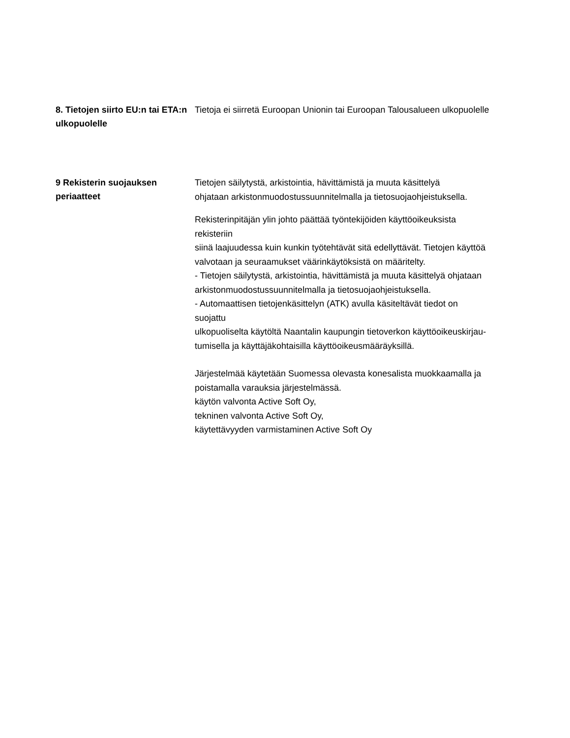8. Tietojen siirto EU:n tai ETA:n ulkopuolelle
Tietoja ei siirretä Euroopan Unionin tai Euroopan Talousalueen ulkopuolelle
9 Rekisterin suojauksen periaatteet
Tietojen säilytystä, arkistointia, hävittämistä ja muuta käsittelyä
ohjataan arkistonmuodostussuunnitelmalla ja tietosuojaohjeistuksella.
Rekisterinpitäjän ylin johto päättää työntekijöiden käyttöoikeuksista
rekisteriin
siinä laajuudessa kuin kunkin työtehtävät sitä edellyttävät. Tietojen käyttöä valvotaan ja seuraamukset väärinkäytöksistä on määritelty.
- Tietojen säilytystä, arkistointia, hävittämistä ja muuta käsittelyä ohjataan arkistonmuodostussuunnitelmalla ja tietosuojaohjeistuksella.
- Automaattisen tietojenkäsittelyn (ATK) avulla käsiteltävät tiedot on
suojattu
ulkopuoliselta käytöltä Naantalin kaupungin tietoverkon käyttöoikeuskirjau-tumisella ja käyttäjäkohtaisilla käyttöoikeusmääräyksillä.
Järjestelmää käytetään Suomessa olevasta konesalista muokkaamalla ja poistamalla varauksia järjestelmässä.
käytön valvonta Active Soft Oy,
tekninen valvonta Active Soft Oy,
käytettävyyden varmistaminen Active Soft Oy